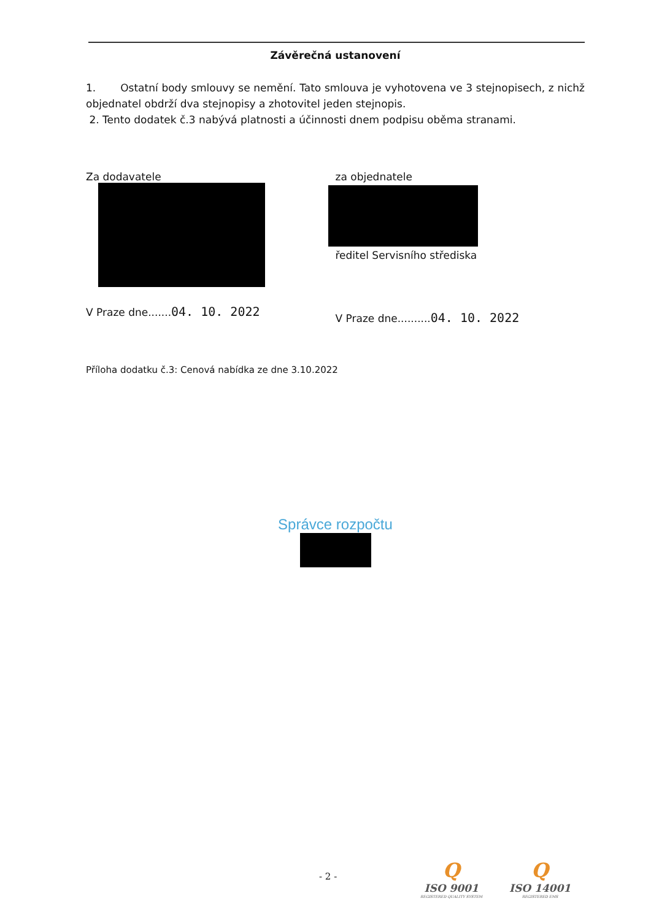Závěrečná ustanovení
1. Ostatní body smlouvy se nemění. Tato smlouva je vyhotovena ve 3 stejnopisech, z nichž objednatel obdrží dva stejnopisy a zhotovitel jeden stejnopis.
2. Tento dodatek č.3 nabývá platnosti a účinnosti dnem podpisu oběma stranami.
Za dodavatele
V Praze dne.......04. 10. 2022
za objednatele
ředitel Servisního střediska
V Praze dne..........04. 10. 2022
Příloha dodatku č.3: Cenová nabídka ze dne 3.10.2022
Správce rozpočtu
- 2 -
Q
ISO 9001
REGISTERED QUALITY SYSTEM
Q
ISO 14001
REGISTERED EMS